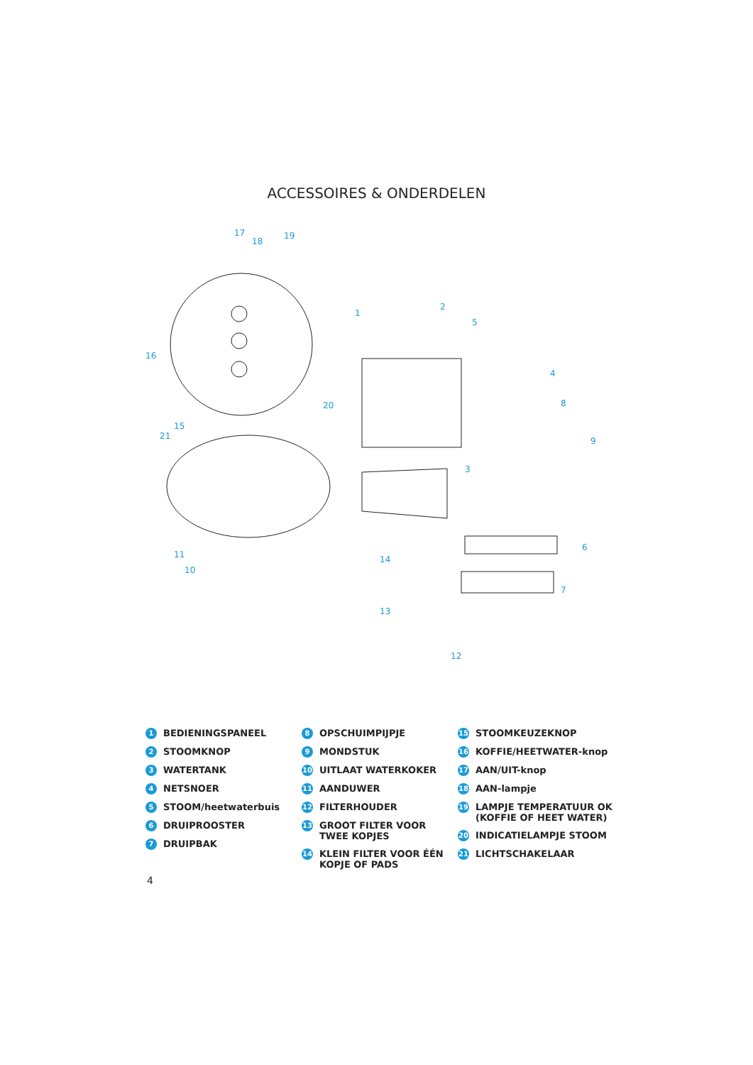ACCESSOIRES & ONDERDELEN
17
18
19
1
2
5
4
8
9
16
20
15
21
3
6
14
7
13
12
11
10
1 BEDIENINGSPANEEL
2 STOOMKNOP
3 WATERTANK
4 NETSNOER
5 STOOM/heetwaterbuis
6 DRUIPROOSTER
7 DRUIPBAK
8 OPSCHUIMPIJPJE
9 MONDSTUK
10 UITLAAT WATERKOKER
11 AANDUWER
12 FILTERHOUDER
13 GROOT FILTER VOOR TWEE KOPJES
14 KLEIN FILTER VOOR ÉÉN KOPJE OF PADS
15 STOOMKEUZEKNOP
16 KOFFIE/HEETWATER-knop
17 AAN/UIT-knop
18 AAN-lampje
19 LAMPJE TEMPERATUUR OK (KOFFIE OF HEET WATER)
20 INDICATIELAMPJE STOOM
21 LICHTSCHAKELAAR
4